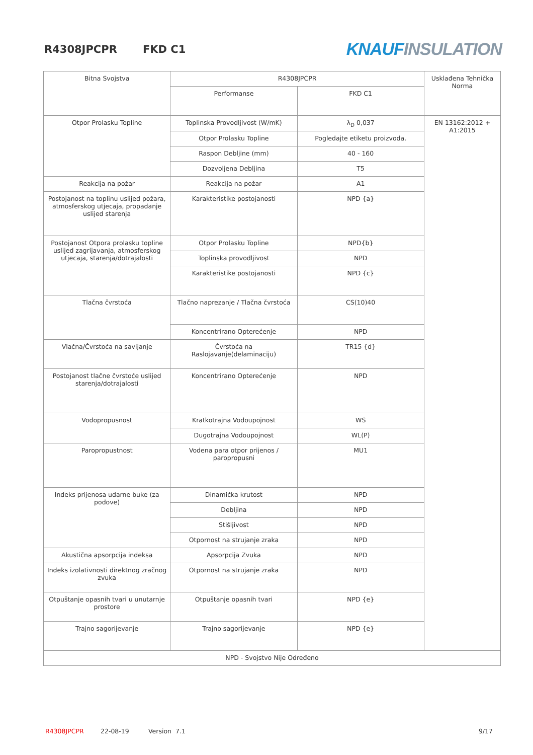R4308JPCPR FKD C1
KNAUF INSULATION
| Bitna Svojstva | R4308JPCPR | | Usklađena Tehnička Norma |
| | Performanse | FKD C1 | |
| Otpor Prolasku Topline | Toplinska Provodljivost (W/mK) | λ<sub>D</sub> 0,037 | EN 13162:2012 + A1:2015 |
| | Otpor Prolasku Topline | Pogledajte etiketu proizvoda. | |
| | Raspon Debljine (mm) | 40 - 160 | |
| | Dozvoljena Debljina | T5 | |
| Reakcija na požar | Reakcija na požar | A1 | |
| Postojanost na toplinu uslijed požara, atmosferskog utjecaja, propadanje uslijed starenja | Karakteristike postojanosti | NPD {a} | |
| Postojanost Otpora prolasku topline uslijed zagrijavanja, atmosferskog utjecaja, starenja/dotrajalosti | Otpor Prolasku Topline | NPD{b} | |
| | Toplinska provodljivost | NPD | |
| | Karakteristike postojanosti | NPD {c} | |
| Tlačna čvrstoća | Tlačno naprezanje / Tlačna čvrstoća | CS(10)40 | |
| | Koncentrirano Opterećenje | NPD | |
| Vlačna/Čvrstoća na savijanje | Čvrstoća na Raslojavanje(delaminaciju) | TR15 {d} | |
| Postojanost tlačne čvrstoće uslijed starenja/dotrajalosti | Koncentrirano Opterećenje | NPD | |
| Vodopropusnost | Kratkotrajna Vodoupojnost | WS | |
| | Dugotrajna Vodoupojnost | WL(P) | |
| Paropropustnost | Vodena para otpor prijenos / paropropusni | MU1 | |
| Indeks prijenosa udarne buke (za podove) | Dinamička krutost | NPD | |
| | Debljina | NPD | |
| | Stišljivost | NPD | |
| | Otpornost na strujanje zraka | NPD | |
| Akustična apsorpcija indeksa | Apsorpcija Zvuka | NPD | |
| Indeks izolativnosti direktnog zračnog zvuka | Otpornost na strujanje zraka | NPD | |
| Otpuštanje opasnih tvari u unutarnje prostore | Otpuštanje opasnih tvari | NPD {e} | |
| Trajno sagorijevanje | Trajno sagorijevanje | NPD {e} | |
| NPD - Svojstvo Nije Određeno | | | |
R4308JPCPR 22-08-19 Version 7.1 9/17